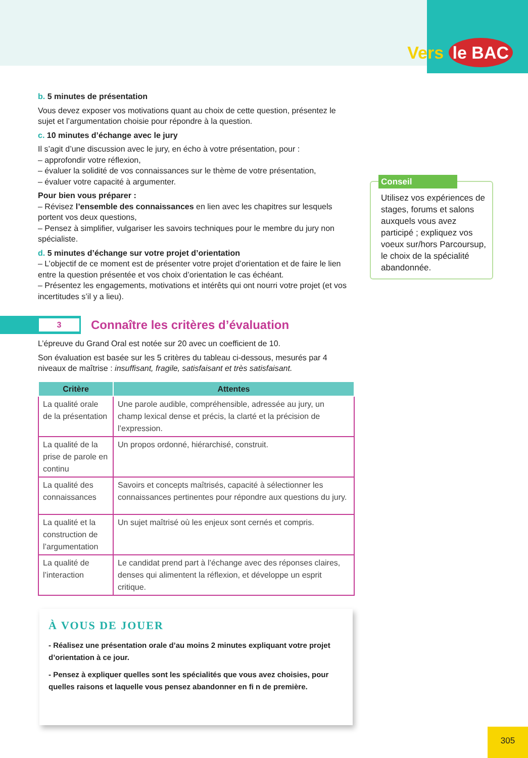Vers le BAC
b. 5 minutes de présentation
Vous devez exposer vos motivations quant au choix de cette question, présentez le sujet et l’argumentation choisie pour répondre à la question.
c. 10 minutes d’échange avec le jury
Il s’agit d’une discussion avec le jury, en écho à votre présentation, pour :
– approfondir votre réflexion,
– évaluer la solidité de vos connaissances sur le thème de votre présentation,
– évaluer votre capacité à argumenter.
Pour bien vous préparer :
– Révisez l’ensemble des connaissances en lien avec les chapitres sur lesquels portent vos deux questions,
– Pensez à simplifier, vulgariser les savoirs techniques pour le membre du jury non spécialiste.
d. 5 minutes d’échange sur votre projet d’orientation
– L’objectif de ce moment est de présenter votre projet d’orientation et de faire le lien entre la question présentée et vos choix d’orientation le cas échéant.
– Présentez les engagements, motivations et intérêts qui ont nourri votre projet (et vos incertitudes s’il y a lieu).
3
Connaître les critères d’évaluation
L’épreuve du Grand Oral est notée sur 20 avec un coefficient de 10.
Son évaluation est basée sur les 5 critères du tableau ci-dessous, mesurés par 4 niveaux de maîtrise : insuffisant, fragile, satisfaisant et très satisfaisant.
| Critère | Attentes |
| --- | --- |
| La qualité orale de la présentation | Une parole audible, compréhensible, adressée au jury, un champ lexical dense et précis, la clarté et la précision de l’expression. |
| La qualité de la prise de parole en continu | Un propos ordonné, hiérarchisé, construit. |
| La qualité des connaissances | Savoirs et concepts maîtrisés, capacité à sélectionner les connaissances pertinentes pour répondre aux questions du jury. |
| La qualité et la construction de l’argumentation | Un sujet maîtrisé où les enjeux sont cernés et compris. |
| La qualité de l’interaction | Le candidat prend part à l’échange avec des réponses claires, denses qui alimentent la réflexion, et développe un esprit critique. |
Conseil
Utilisez vos expériences de stages, forums et salons auxquels vous avez participé ; expliquez vos voeux sur/hors Parcoursup, le choix de la spécialité abandonnée.
À VOUS DE JOUER
- Réalisez une présentation orale d’au moins 2 minutes expliquant votre projet d’orientation à ce jour.
- Pensez à expliquer quelles sont les spécialités que vous avez choisies, pour quelles raisons et laquelle vous pensez abandonner en fi n de première.
305